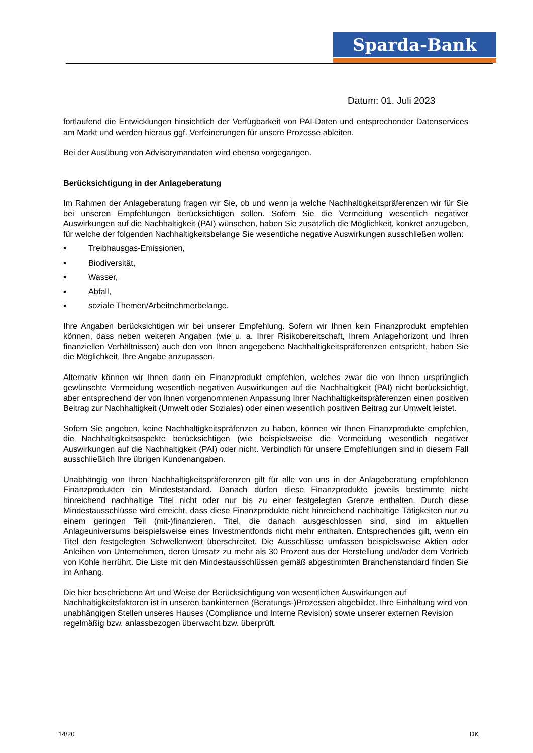Sparda-Bank
Datum: 01. Juli 2023
fortlaufend die Entwicklungen hinsichtlich der Verfügbarkeit von PAI-Daten und entsprechender Datenservices am Markt und werden hieraus ggf. Verfeinerungen für unsere Prozesse ableiten.
Bei der Ausübung von Advisorymandaten wird ebenso vorgegangen.
Berücksichtigung in der Anlageberatung
Im Rahmen der Anlageberatung fragen wir Sie, ob und wenn ja welche Nachhaltigkeitspräferenzen wir für Sie bei unseren Empfehlungen berücksichtigen sollen. Sofern Sie die Vermeidung wesentlich negativer Auswirkungen auf die Nachhaltigkeit (PAI) wünschen, haben Sie zusätzlich die Möglichkeit, konkret anzugeben, für welche der folgenden Nachhaltigkeitsbelange Sie wesentliche negative Auswirkungen ausschließen wollen:
▪ Treibhausgas-Emissionen,
▪ Biodiversität,
▪ Wasser,
▪ Abfall,
▪ soziale Themen/Arbeitnehmerbelange.
Ihre Angaben berücksichtigen wir bei unserer Empfehlung. Sofern wir Ihnen kein Finanzprodukt empfehlen können, dass neben weiteren Angaben (wie u. a. Ihrer Risikobereitschaft, Ihrem Anlagehorizont und Ihren finanziellen Verhältnissen) auch den von Ihnen angegebene Nachhaltigkeitspräferenzen entspricht, haben Sie die Möglichkeit, Ihre Angabe anzupassen.
Alternativ können wir Ihnen dann ein Finanzprodukt empfehlen, welches zwar die von Ihnen ursprünglich gewünschte Vermeidung wesentlich negativen Auswirkungen auf die Nachhaltigkeit (PAI) nicht berücksichtigt, aber entsprechend der von Ihnen vorgenommenen Anpassung Ihrer Nachhaltigkeitspräferenzen einen positiven Beitrag zur Nachhaltigkeit (Umwelt oder Soziales) oder einen wesentlich positiven Beitrag zur Umwelt leistet.
Sofern Sie angeben, keine Nachhaltigkeitspräfenzen zu haben, können wir Ihnen Finanzprodukte empfehlen, die Nachhaltigkeitsaspekte berücksichtigen (wie beispielsweise die Vermeidung wesentlich negativer Auswirkungen auf die Nachhaltigkeit (PAI) oder nicht. Verbindlich für unsere Empfehlungen sind in diesem Fall ausschließlich Ihre übrigen Kundenangaben.
Unabhängig von Ihren Nachhaltigkeitspräferenzen gilt für alle von uns in der Anlageberatung empfohlenen Finanzprodukten ein Mindeststandard. Danach dürfen diese Finanzprodukte jeweils bestimmte nicht hinreichend nachhaltige Titel nicht oder nur bis zu einer festgelegten Grenze enthalten. Durch diese Mindestausschlüsse wird erreicht, dass diese Finanzprodukte nicht hinreichend nachhaltige Tätigkeiten nur zu einem geringen Teil (mit-)finanzieren. Titel, die danach ausgeschlossen sind, sind im aktuellen Anlageuniversums beispielsweise eines Investmentfonds nicht mehr enthalten. Entsprechendes gilt, wenn ein Titel den festgelegten Schwellenwert überschreitet. Die Ausschlüsse umfassen beispielsweise Aktien oder Anleihen von Unternehmen, deren Umsatz zu mehr als 30 Prozent aus der Herstellung und/oder dem Vertrieb von Kohle herrührt. Die Liste mit den Mindestausschlüssen gemäß abgestimmten Branchenstandard finden Sie im Anhang.
Die hier beschriebene Art und Weise der Berücksichtigung von wesentlichen Auswirkungen auf Nachhaltigkeitsfaktoren ist in unseren bankinternen (Beratungs-)Prozessen abgebildet. Ihre Einhaltung wird von unabhängigen Stellen unseres Hauses (Compliance und Interne Revision) sowie unserer externen Revision regelmäßig bzw. anlassbezogen überwacht bzw. überprüft.
14/20 DK